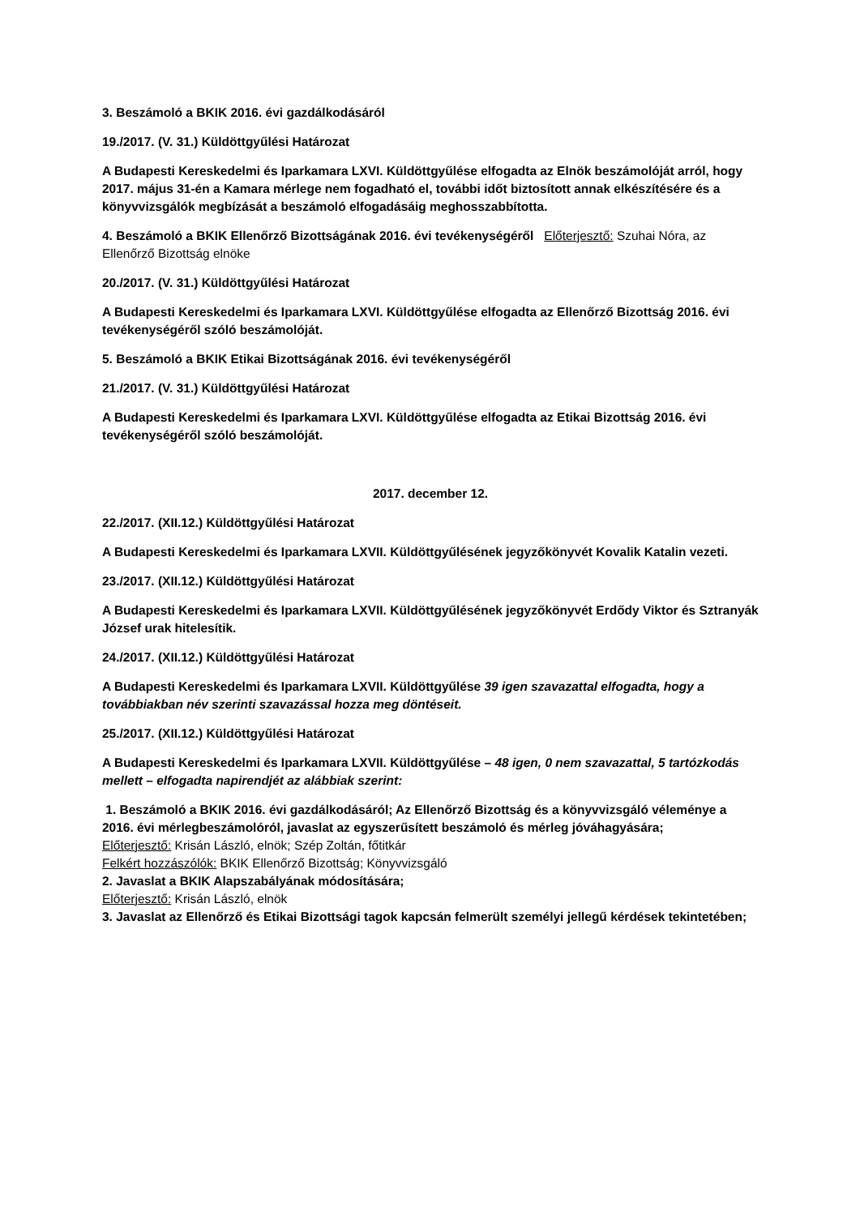3. Beszámoló a BKIK 2016. évi gazdálkodásáról
19./2017. (V. 31.) Küldöttgyűlési Határozat
A Budapesti Kereskedelmi és Iparkamara LXVI. Küldöttgyűlése elfogadta az Elnök beszámolóját arról, hogy 2017. május 31-én a Kamara mérlege nem fogadható el, további időt biztosított annak elkészítésére és a könyvvizsgálók megbízását a beszámoló elfogadásáig meghosszabbította.
4. Beszámoló a BKIK Ellenőrző Bizottságának 2016. évi tevékenységéről Előterjesztő: Szuhai Nóra, az Ellenőrző Bizottság elnöke
20./2017. (V. 31.) Küldöttgyűlési Határozat
A Budapesti Kereskedelmi és Iparkamara LXVI. Küldöttgyűlése elfogadta az Ellenőrző Bizottság 2016. évi tevékenységéről szóló beszámolóját.
5. Beszámoló a BKIK Etikai Bizottságának 2016. évi tevékenységéről
21./2017. (V. 31.) Küldöttgyűlési Határozat
A Budapesti Kereskedelmi és Iparkamara LXVI. Küldöttgyűlése elfogadta az Etikai Bizottság 2016. évi tevékenységéről szóló beszámolóját.
2017. december 12.
22./2017. (XII.12.) Küldöttgyűlési Határozat
A Budapesti Kereskedelmi és Iparkamara LXVII. Küldöttgyűlésének jegyzőkönyvét Kovalik Katalin vezeti.
23./2017. (XII.12.) Küldöttgyűlési Határozat
A Budapesti Kereskedelmi és Iparkamara LXVII. Küldöttgyűlésének jegyzőkönyvét Erdődy Viktor és Sztranyák József urak hitelesítik.
24./2017. (XII.12.) Küldöttgyűlési Határozat
A Budapesti Kereskedelmi és Iparkamara LXVII. Küldöttgyűlése 39 igen szavazattal elfogadta, hogy a továbbiakban név szerinti szavazással hozza meg döntéseit.
25./2017. (XII.12.) Küldöttgyűlési Határozat
A Budapesti Kereskedelmi és Iparkamara LXVII. Küldöttgyűlése – 48 igen, 0 nem szavazattal, 5 tartózkodás mellett – elfogadta napirendjét az alábbiak szerint:
1. Beszámoló a BKIK 2016. évi gazdálkodásáról; Az Ellenőrző Bizottság és a könyvvizsgáló véleménye a 2016. évi mérlegbeszámolóról, javaslat az egyszerűsített beszámoló és mérleg jóváhagyására;
Előterjesztő: Krisán László, elnök; Szép Zoltán, főtitkár
Felkért hozzászólók: BKIK Ellenőrző Bizottság; Könyvvizsgáló
2. Javaslat a BKIK Alapszabályának módosítására;
Előterjesztő: Krisán László, elnök
3. Javaslat az Ellenőrző és Etikai Bizottsági tagok kapcsán felmerült személyi jellegű kérdések tekintetében;